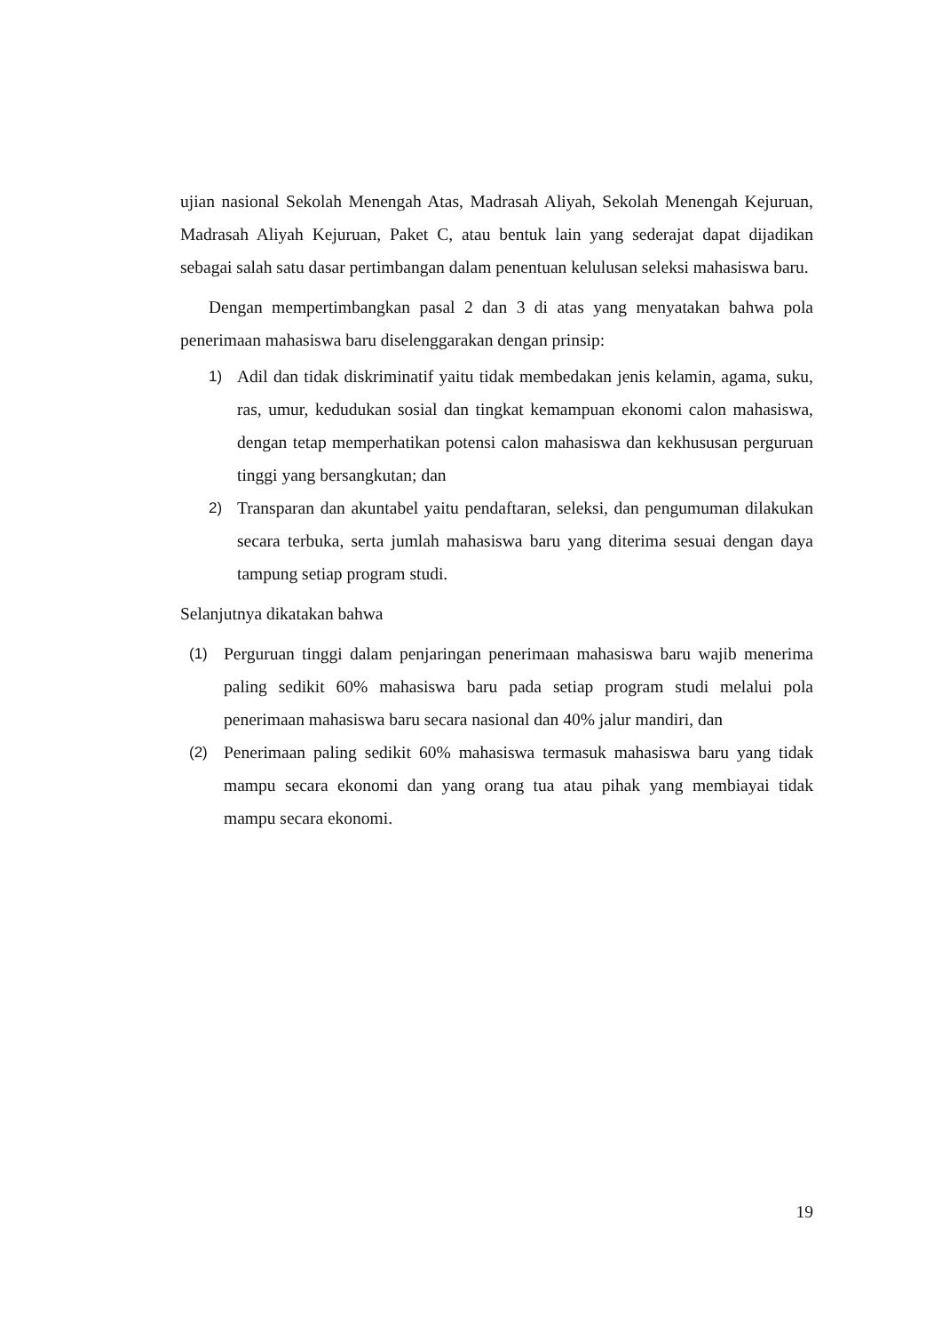ujian nasional Sekolah Menengah Atas, Madrasah Aliyah, Sekolah Menengah Kejuruan, Madrasah Aliyah Kejuruan, Paket C, atau bentuk lain yang sederajat dapat dijadikan sebagai salah satu dasar pertimbangan dalam penentuan kelulusan seleksi mahasiswa baru.
Dengan mempertimbangkan pasal 2 dan 3 di atas yang menyatakan bahwa pola penerimaan mahasiswa baru diselenggarakan dengan prinsip:
1) Adil dan tidak diskriminatif yaitu tidak membedakan jenis kelamin, agama, suku, ras, umur, kedudukan sosial dan tingkat kemampuan ekonomi calon mahasiswa, dengan tetap memperhatikan potensi calon mahasiswa dan kekhususan perguruan tinggi yang bersangkutan; dan
2) Transparan dan akuntabel yaitu pendaftaran, seleksi, dan pengumuman dilakukan secara terbuka, serta jumlah mahasiswa baru yang diterima sesuai dengan daya tampung setiap program studi.
Selanjutnya dikatakan bahwa
(1) Perguruan tinggi dalam penjaringan penerimaan mahasiswa baru wajib menerima paling sedikit 60% mahasiswa baru pada setiap program studi melalui pola penerimaan mahasiswa baru secara nasional dan 40% jalur mandiri, dan
(2) Penerimaan paling sedikit 60% mahasiswa termasuk mahasiswa baru yang tidak mampu secara ekonomi dan yang orang tua atau pihak yang membiayai tidak mampu secara ekonomi.
19